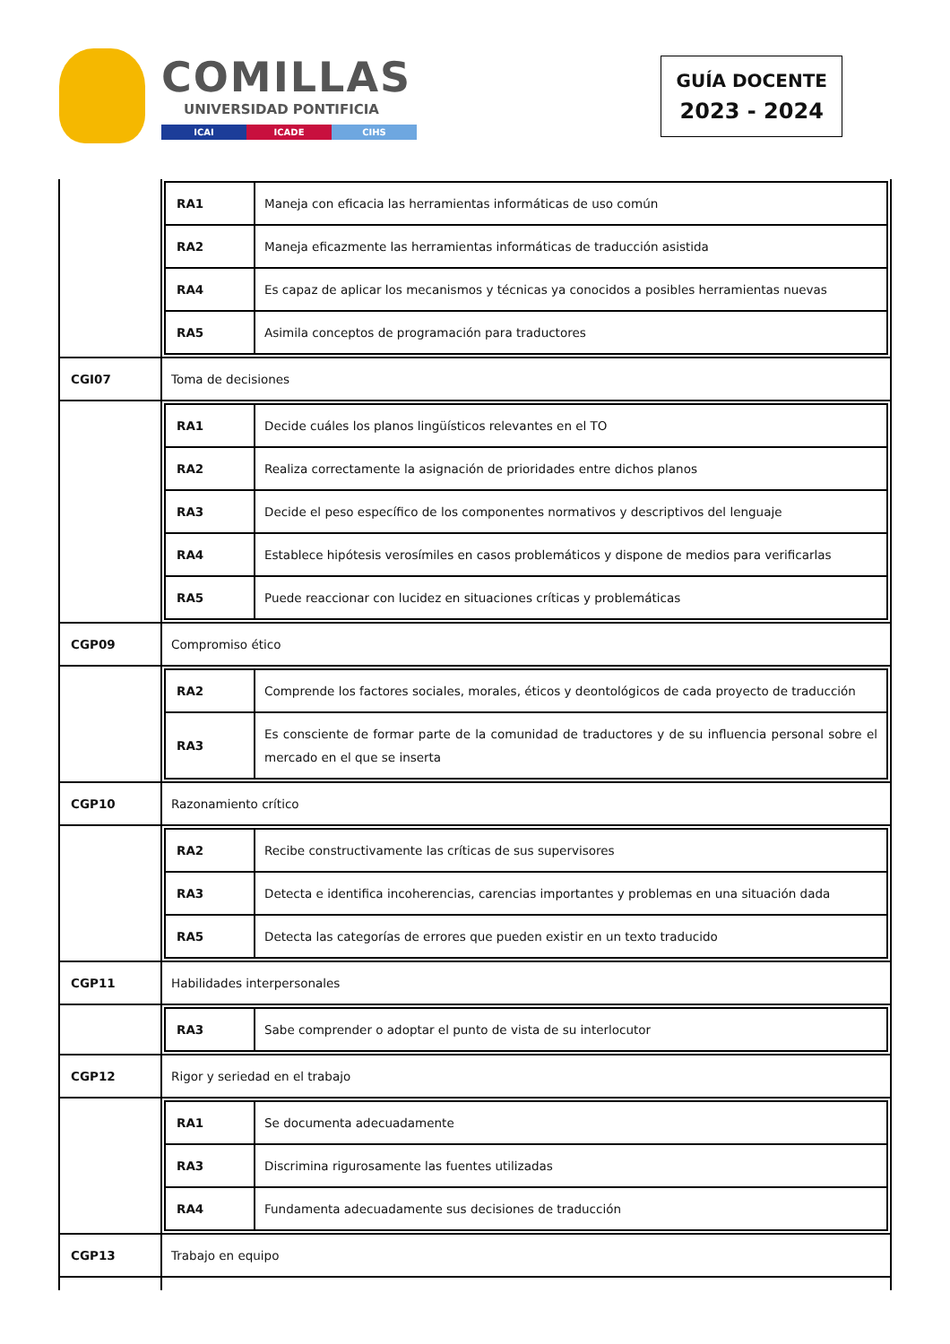COMILLAS
UNIVERSIDAD PONTIFICIA
ICAI ICADE CIHS
GUÍA DOCENTE
2023 - 2024
| | / RA1 / Maneja con eficacia las herramientas informáticas de uso común / / RA2 / Maneja eficazmente las herramientas informáticas de traducción asistida / / RA4 / Es capaz de aplicar los mecanismos y técnicas ya conocidos a posibles herramientas nuevas / / RA5 / Asimila conceptos de programación para traductores / |
| CGI07 | Toma de decisiones |
| | / RA1 / Decide cuáles los planos lingüísticos relevantes en el TO / / RA2 / Realiza correctamente la asignación de prioridades entre dichos planos / / RA3 / Decide el peso específico de los componentes normativos y descriptivos del lenguaje / / RA4 / Establece hipótesis verosímiles en casos problemáticos y dispone de medios para verificarlas / / RA5 / Puede reaccionar con lucidez en situaciones críticas y problemáticas / |
| CGP09 | Compromiso ético |
| | / RA2 / Comprende los factores sociales, morales, éticos y deontológicos de cada proyecto de traducción / / RA3 / Es consciente de formar parte de la comunidad de traductores y de su influencia personal sobre el mercado en el que se inserta / |
| CGP10 | Razonamiento crítico |
| | / RA2 / Recibe constructivamente las críticas de sus supervisores / / RA3 / Detecta e identifica incoherencias, carencias importantes y problemas en una situación dada / / RA5 / Detecta las categorías de errores que pueden existir en un texto traducido / |
| CGP11 | Habilidades interpersonales |
| | / RA3 / Sabe comprender o adoptar el punto de vista de su interlocutor / |
| CGP12 | Rigor y seriedad en el trabajo |
| | / RA1 / Se documenta adecuadamente / / RA3 / Discrimina rigurosamente las fuentes utilizadas / / RA4 / Fundamenta adecuadamente sus decisiones de traducción / |
| CGP13 | Trabajo en equipo |